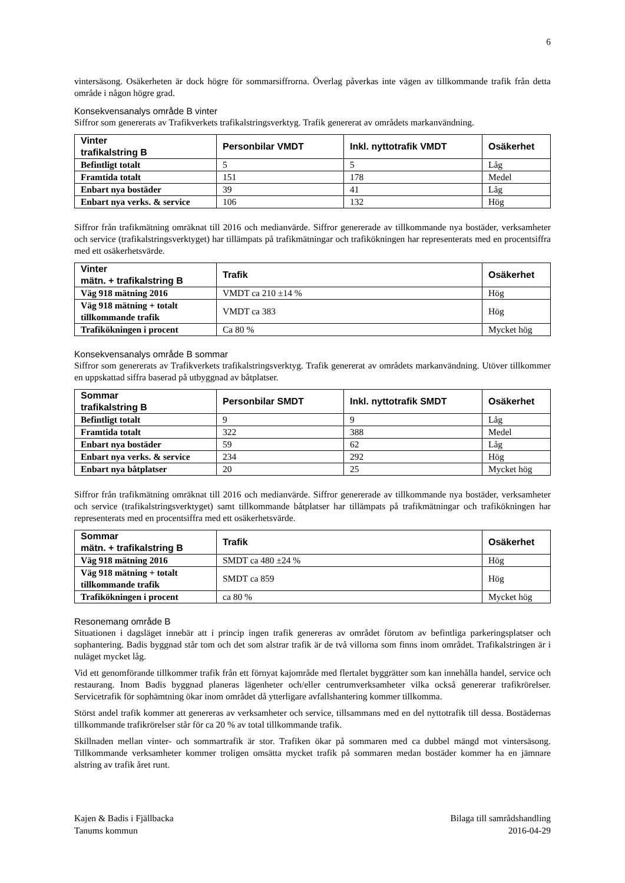6
vintersäsong. Osäkerheten är dock högre för sommarsiffrorna. Överlag påverkas inte vägen av tillkommande trafik från detta område i någon högre grad.
Konsekvensanalys område B vinter
Siffror som genererats av Trafikverkets trafikalstringsverktyg. Trafik genererat av områdets markanvändning.
| Vinter trafikalstring B | Personbilar VMDT | Inkl. nyttotrafik VMDT | Osäkerhet |
| --- | --- | --- | --- |
| Befintligt totalt | 5 | 5 | Låg |
| Framtida totalt | 151 | 178 | Medel |
| Enbart nya bostäder | 39 | 41 | Låg |
| Enbart nya verks. & service | 106 | 132 | Hög |
Siffror från trafikmätning omräknat till 2016 och medianvärde. Siffror genererade av tillkommande nya bostäder, verksamheter och service (trafikalstringsverktyget) har tillämpats på trafikmätningar och trafikökningen har representerats med en procentsiffra med ett osäkerhetsvärde.
| Vinter mätn. + trafikalstring B | Trafik | Osäkerhet |
| --- | --- | --- |
| Väg 918 mätning 2016 | VMDT ca 210 ±14 % | Hög |
| Väg 918 mätning + totalt tillkommande trafik | VMDT ca 383 | Hög |
| Trafikökningen i procent | Ca 80 % | Mycket hög |
Konsekvensanalys område B sommar
Siffror som genererats av Trafikverkets trafikalstringsverktyg. Trafik genererat av områdets markanvändning. Utöver tillkommer en uppskattad siffra baserad på utbyggnad av båtplatser.
| Sommar trafikalstring B | Personbilar SMDT | Inkl. nyttotrafik SMDT | Osäkerhet |
| --- | --- | --- | --- |
| Befintligt totalt | 9 | 9 | Låg |
| Framtida totalt | 322 | 388 | Medel |
| Enbart nya bostäder | 59 | 62 | Låg |
| Enbart nya verks. & service | 234 | 292 | Hög |
| Enbart nya båtplatser | 20 | 25 | Mycket hög |
Siffror från trafikmätning omräknat till 2016 och medianvärde. Siffror genererade av tillkommande nya bostäder, verksamheter och service (trafikalstringsverktyget) samt tillkommande båtplatser har tillämpats på trafikmätningar och trafikökningen har representerats med en procentsiffra med ett osäkerhetsvärde.
| Sommar mätn. + trafikalstring B | Trafik | Osäkerhet |
| --- | --- | --- |
| Väg 918 mätning 2016 | SMDT ca 480 ±24 % | Hög |
| Väg 918 mätning + totalt tillkommande trafik | SMDT ca 859 | Hög |
| Trafikökningen i procent | ca 80 % | Mycket hög |
Resonemang område B
Situationen i dagsläget innebär att i princip ingen trafik genereras av området förutom av befintliga parkeringsplatser och sophantering. Badis byggnad står tom och det som alstrar trafik är de två villorna som finns inom området. Trafikalstringen är i nuläget mycket låg.
Vid ett genomförande tillkommer trafik från ett förnyat kajområde med flertalet byggrätter som kan innehålla handel, service och restaurang. Inom Badis byggnad planeras lägenheter och/eller centrumverksamheter vilka också genererar trafikrörelser. Servicetrafik för sophämtning ökar inom området då ytterligare avfallshantering kommer tillkomma.
Störst andel trafik kommer att genereras av verksamheter och service, tillsammans med en del nyttotrafik till dessa. Bostädernas tillkommande trafikrörelser står för ca 20 % av total tillkommande trafik.
Skillnaden mellan vinter- och sommartrafik är stor. Trafiken ökar på sommaren med ca dubbel mängd mot vintersäsong. Tillkommande verksamheter kommer troligen omsätta mycket trafik på sommaren medan bostäder kommer ha en jämnare alstring av trafik året runt.
Kajen & Badis i Fjällbacka
Tanums kommun
Bilaga till samrådshandling
2016-04-29